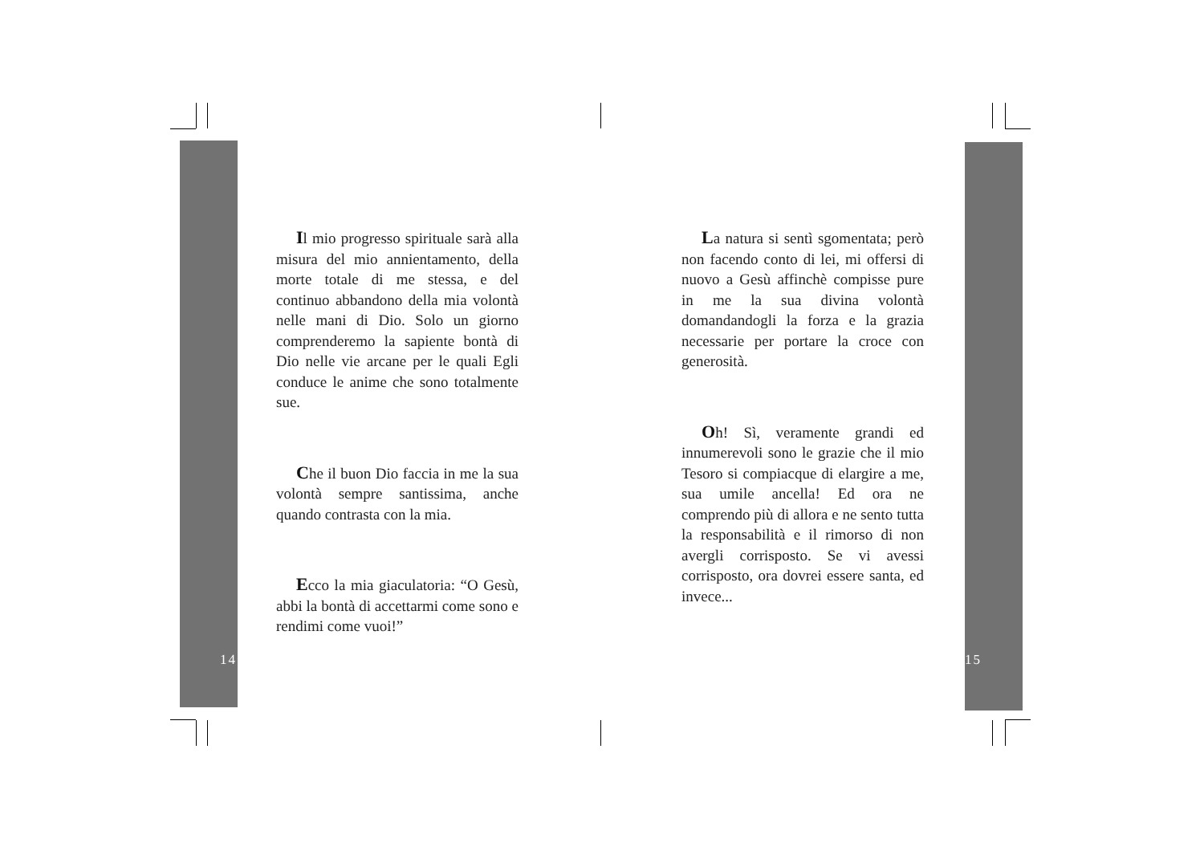Il mio progresso spirituale sarà alla misura del mio annientamento, della morte totale di me stessa, e del continuo abbandono della mia volontà nelle mani di Dio. Solo un giorno comprenderemo la sapiente bontà di Dio nelle vie arcane per le quali Egli conduce le anime che sono totalmente sue.
Che il buon Dio faccia in me la sua volontà sempre santissima, anche quando contrasta con la mia.
Ecco la mia giaculatoria: “O Gesù, abbi la bontà di accettarmi come sono e rendimi come vuoi!”
La natura si sentì sgomentata; però non facendo conto di lei, mi offersi di nuovo a Gesù affinchè compisse pure in me la sua divina volontà domandandogli la forza e la grazia necessarie per portare la croce con generosità.
Oh! Sì, veramente grandi ed innumerevoli sono le grazie che il mio Tesoro si compiacque di elargire a me, sua umile ancella! Ed ora ne comprendo più di allora e ne sento tutta la responsabilità e il rimorso di non avergli corrisposto. Se vi avessi corrisposto, ora dovrei essere santa, ed invece...
14 15